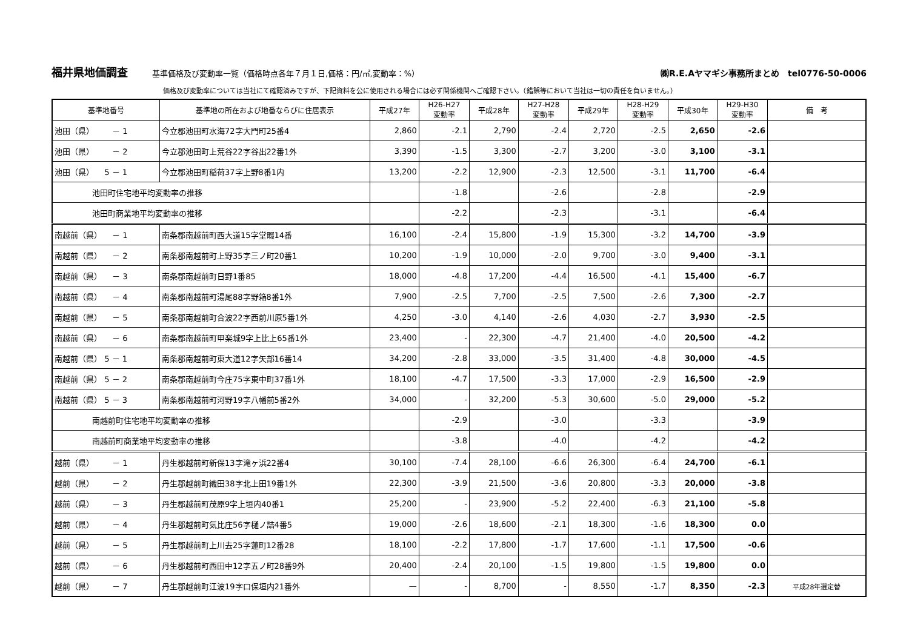福井県地価調査 基準価格及び変動率一覧（価格時点各年７月１日,価格：円/㎡,変動率：%） ㈱R.E.Aヤマギシ事務所まとめ　tel0776-50-0006
価格及び変動率については当社にて確認済みですが、下記資料を公に使用される場合には必ず関係機関へご確認下さい。（錯誤等において当社は一切の責任を負いません。）
| 基準地番号 | 基準地の所在および地番ならびに住居表示 | 平成27年 | H26-H27 変動率 | 平成28年 | H27-H28 変動率 | 平成29年 | H28-H29 変動率 | 平成30年 | H29-H30 変動率 | 備 考 |
| --- | --- | --- | --- | --- | --- | --- | --- | --- | --- | --- |
| 池田（県） － 1 | 今立郡池田町水海72字大門町25番4 | 2,860 | -2.1 | 2,790 | -2.4 | 2,720 | -2.5 | 2,650 | -2.6 | |
| 池田（県） － 2 | 今立郡池田町上荒谷22字谷出22番1外 | 3,390 | -1.5 | 3,300 | -2.7 | 3,200 | -3.0 | 3,100 | -3.1 | |
| 池田（県） 5 － 1 | 今立郡池田町稲荷37字上野8番1内 | 13,200 | -2.2 | 12,900 | -2.3 | 12,500 | -3.1 | 11,700 | -6.4 | |
| 池田町住宅地平均変動率の推移 | | | -1.8 | | -2.6 | | -2.8 | | -2.9 | |
| 池田町商業地平均変動率の推移 | | | -2.2 | | -2.3 | | -3.1 | | -6.4 | |
| 南越前（県） － 1 | 南条郡南越前町西大道15字堂畷14番 | 16,100 | -2.4 | 15,800 | -1.9 | 15,300 | -3.2 | 14,700 | -3.9 | |
| 南越前（県） － 2 | 南条郡南越前町上野35字三ノ町20番1 | 10,200 | -1.9 | 10,000 | -2.0 | 9,700 | -3.0 | 9,400 | -3.1 | |
| 南越前（県） － 3 | 南条郡南越前町日野1番85 | 18,000 | -4.8 | 17,200 | -4.4 | 16,500 | -4.1 | 15,400 | -6.7 | |
| 南越前（県） － 4 | 南条郡南越前町湯尾88字野箱8番1外 | 7,900 | -2.5 | 7,700 | -2.5 | 7,500 | -2.6 | 7,300 | -2.7 | |
| 南越前（県） － 5 | 南条郡南越前町合波22字西前川原5番1外 | 4,250 | -3.0 | 4,140 | -2.6 | 4,030 | -2.7 | 3,930 | -2.5 | |
| 南越前（県） － 6 | 南条郡南越前町甲楽城9字上比上65番1外 | 23,400 | - | 22,300 | -4.7 | 21,400 | -4.0 | 20,500 | -4.2 | |
| 南越前（県） 5 － 1 | 南条郡南越前町東大道12字矢部16番14 | 34,200 | -2.8 | 33,000 | -3.5 | 31,400 | -4.8 | 30,000 | -4.5 | |
| 南越前（県） 5 － 2 | 南条郡南越前町今庄75字東中町37番1外 | 18,100 | -4.7 | 17,500 | -3.3 | 17,000 | -2.9 | 16,500 | -2.9 | |
| 南越前（県） 5 － 3 | 南条郡南越前町河野19字八幡前5番2外 | 34,000 | - | 32,200 | -5.3 | 30,600 | -5.0 | 29,000 | -5.2 | |
| 南越前町住宅地平均変動率の推移 | | | -2.9 | | -3.0 | | -3.3 | | -3.9 | |
| 南越前町商業地平均変動率の推移 | | | -3.8 | | -4.0 | | -4.2 | | -4.2 | |
| 越前（県） － 1 | 丹生郡越前町新保13字滝ヶ浜22番4 | 30,100 | -7.4 | 28,100 | -6.6 | 26,300 | -6.4 | 24,700 | -6.1 | |
| 越前（県） － 2 | 丹生郡越前町織田38字北上田19番1外 | 22,300 | -3.9 | 21,500 | -3.6 | 20,800 | -3.3 | 20,000 | -3.8 | |
| 越前（県） － 3 | 丹生郡越前町茂原9字上垣内40番1 | 25,200 | - | 23,900 | -5.2 | 22,400 | -6.3 | 21,100 | -5.8 | |
| 越前（県） － 4 | 丹生郡越前町気比庄56字樋ノ詰4番5 | 19,000 | -2.6 | 18,600 | -2.1 | 18,300 | -1.6 | 18,300 | 0.0 | |
| 越前（県） － 5 | 丹生郡越前町上川去25字蓮町12番28 | 18,100 | -2.2 | 17,800 | -1.7 | 17,600 | -1.1 | 17,500 | -0.6 | |
| 越前（県） － 6 | 丹生郡越前町西田中12字五ノ町28番9外 | 20,400 | -2.4 | 20,100 | -1.5 | 19,800 | -1.5 | 19,800 | 0.0 | |
| 越前（県） － 7 | 丹生郡越前町江波19字口保垣内21番外 | — | - | 8,700 | - | 8,550 | -1.7 | 8,350 | -2.3 | 平成28年選定替 |